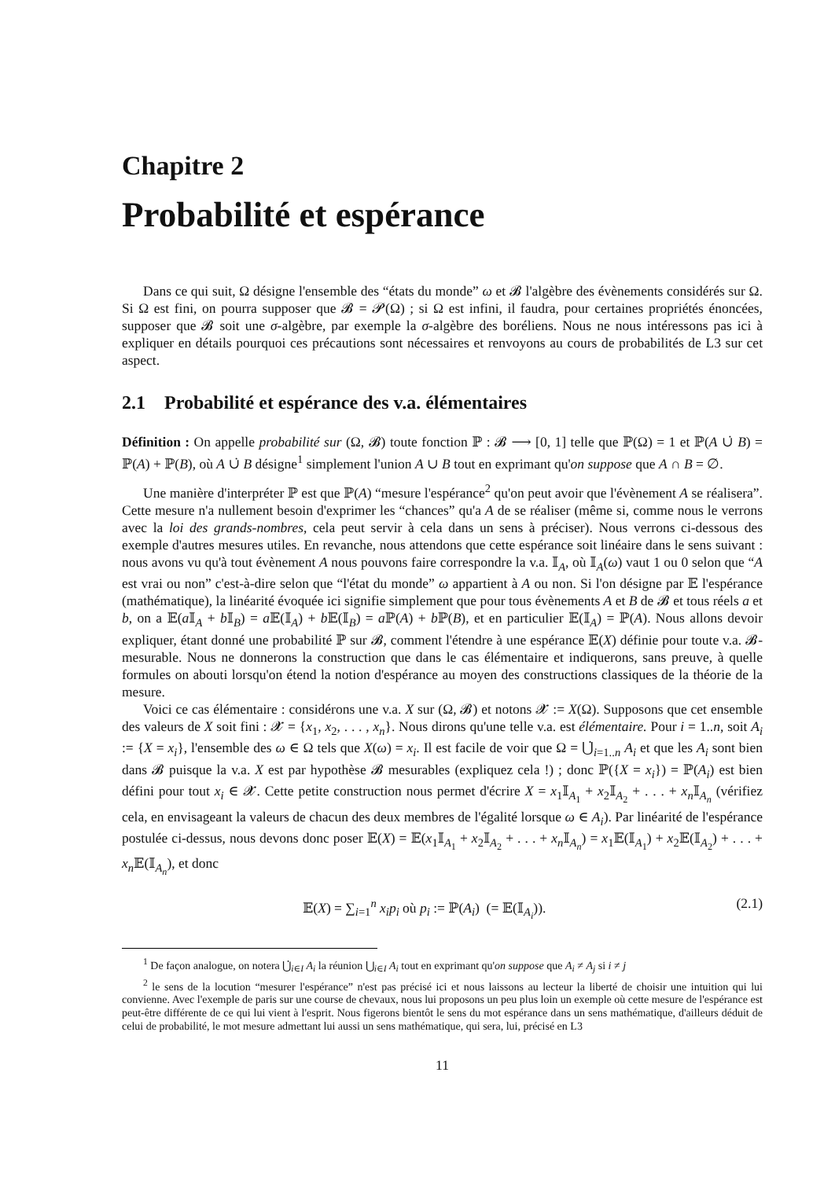Chapitre 2
Probabilité et espérance
Dans ce qui suit, Ω désigne l'ensemble des “états du monde” ω et 𝓑 l'algèbre des évènements considérés sur Ω. Si Ω est fini, on pourra supposer que 𝓑 = 𝓟(Ω) ; si Ω est infini, il faudra, pour certaines propriétés énoncées, supposer que 𝓑 soit une σ-algèbre, par exemple la σ-algèbre des boréliens. Nous ne nous intéressons pas ici à expliquer en détails pourquoi ces précautions sont nécessaires et renvoyons au cours de probabilités de L3 sur cet aspect.
2.1 Probabilité et espérance des v.a. élémentaires
Définition : On appelle probabilité sur (Ω, 𝓑) toute fonction ℙ : 𝓑 ⟶ [0, 1] telle que ℙ(Ω) = 1 et ℙ(A ∪̇ B) = ℙ(A) + ℙ(B), où A ∪̇ B désigne<sup>1</sup> simplement l'union A ∪ B tout en exprimant qu'on suppose que A ∩ B = ∅.
Une manière d'interpréter ℙ est que ℙ(A) “mesure l'espérance<sup>2</sup> qu'on peut avoir que l'évènement A se réalisera”. Cette mesure n'a nullement besoin d'exprimer les “chances” qu'a A de se réaliser (même si, comme nous le verrons avec la loi des grands-nombres, cela peut servir à cela dans un sens à préciser). Nous verrons ci-dessous des exemple d'autres mesures utiles. En revanche, nous attendons que cette espérance soit linéaire dans le sens suivant : nous avons vu qu'à tout évènement A nous pouvons faire correspondre la v.a. 𝕀<sub>A</sub>, où 𝕀<sub>A</sub>(ω) vaut 1 ou 0 selon que “A est vrai ou non” c'est-à-dire selon que “l'état du monde” ω appartient à A ou non. Si l'on désigne par 𝔼 l'espérance (mathématique), la linéarité évoquée ici signifie simplement que pour tous évènements A et B de 𝓑 et tous réels a et b, on a 𝔼(a 𝕀<sub>A</sub> + b 𝕀<sub>B</sub>) = a 𝔼(𝕀<sub>A</sub>) + b 𝔼(𝕀<sub>B</sub>) = a ℙ(A) + b ℙ(B), et en particulier 𝔼(𝕀<sub>A</sub>) = ℙ(A). Nous allons devoir expliquer, étant donné une probabilité ℙ sur 𝓑, comment l'étendre à une espérance 𝔼(X) définie pour toute v.a. 𝓑-mesurable. Nous ne donnerons la construction que dans le cas élémentaire et indiquerons, sans preuve, à quelle formules on abouti lorsqu'on étend la notion d'espérance au moyen des constructions classiques de la théorie de la mesure.
Voici ce cas élémentaire : considérons une v.a. X sur (Ω, 𝓑) et notons 𝓧 := X(Ω). Supposons que cet ensemble des valeurs de X soit fini : 𝓧 = {x<sub>1</sub>, x<sub>2</sub>, . . . , x<sub>n</sub>}. Nous dirons qu'une telle v.a. est élémentaire. Pour i = 1..n, soit A<sub>i</sub> := {X = x<sub>i</sub>}, l'ensemble des ω ∈ Ω tels que X(ω) = x<sub>i</sub>. Il est facile de voir que Ω = ⋃̇<sub>i=1..n</sub> A<sub>i</sub> et que les A<sub>i</sub> sont bien dans 𝓑 puisque la v.a. X est par hypothèse 𝓑 mesurables (expliquez cela !) ; donc ℙ({X = x<sub>i</sub>}) = ℙ(A<sub>i</sub>) est bien défini pour tout x<sub>i</sub> ∈ 𝓧. Cette petite construction nous permet d'écrire X = x<sub>1</sub>𝕀<sub>A<sub>1</sub></sub> + x<sub>2</sub>𝕀<sub>A<sub>2</sub></sub> + . . . + x<sub>n</sub>𝕀<sub>A<sub>n</sub></sub> (vérifiez cela, en envisageant la valeurs de chacun des deux membres de l'égalité lorsque ω ∈ A<sub>i</sub>). Par linéarité de l'espérance postulée ci-dessus, nous devons donc poser 𝔼(X) = 𝔼(x<sub>1</sub>𝕀<sub>A<sub>1</sub></sub> + x<sub>2</sub>𝕀<sub>A<sub>2</sub></sub> + . . . + x<sub>n</sub>𝕀<sub>A<sub>n</sub></sub>) = x<sub>1</sub>𝔼(𝕀<sub>A<sub>1</sub></sub>) + x<sub>2</sub>𝔼(𝕀<sub>A<sub>2</sub></sub>) + . . . + x<sub>n</sub>𝔼(𝕀<sub>A<sub>n</sub></sub>), et donc
𝔼(X) = ∑<sub>i=1</sub><sup>n</sup> x<sub>i</sub>p<sub>i</sub> où p<sub>i</sub> := ℙ(A<sub>i</sub>) (= 𝔼(𝕀<sub>A<sub>i</sub></sub>)). (2.1)
<sup>1</sup> De façon analogue, on notera ⋃̇<sub>i∈I</sub> A<sub>i</sub> la réunion ⋃<sub>i∈I</sub> A<sub>i</sub> tout en exprimant qu'on suppose que A<sub>i</sub> ≠ A<sub>j</sub> si i ≠ j
<sup>2</sup> le sens de la locution “mesurer l'espérance” n'est pas précisé ici et nous laissons au lecteur la liberté de choisir une intuition qui lui convienne. Avec l'exemple de paris sur une course de chevaux, nous lui proposons un peu plus loin un exemple où cette mesure de l'espérance est peut-être différente de ce qui lui vient à l'esprit. Nous figerons bientôt le sens du mot espérance dans un sens mathématique, d'ailleurs déduit de celui de probabilité, le mot mesure admettant lui aussi un sens mathématique, qui sera, lui, précisé en L3
11